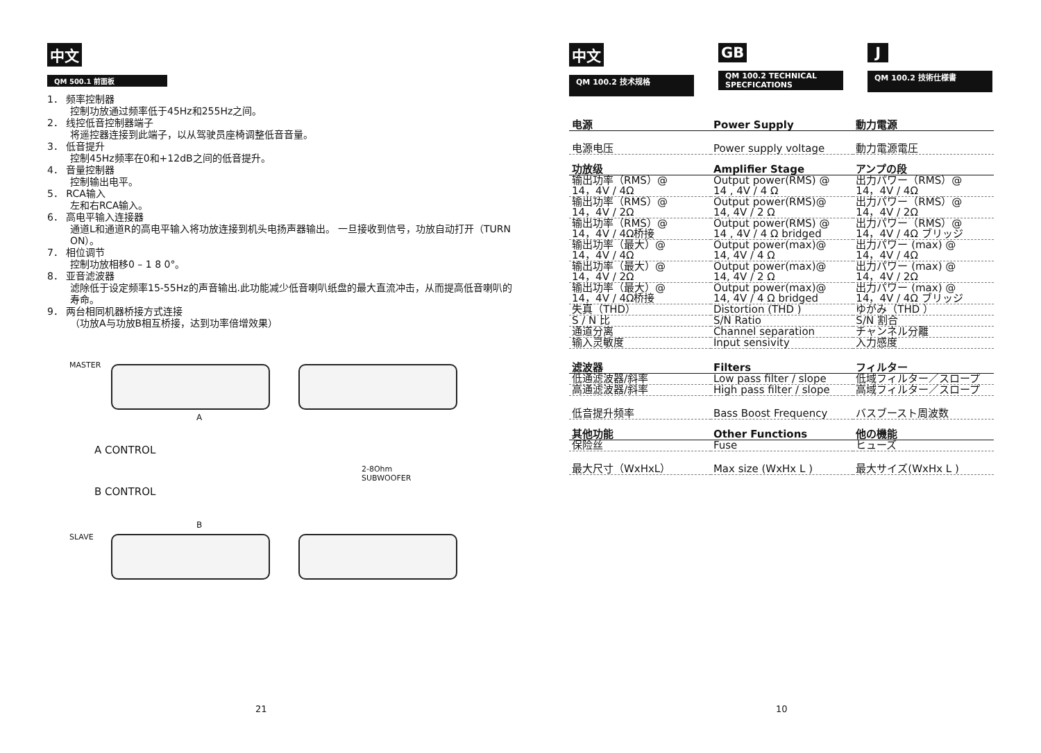中文
QM 500.1 前面板
1． 频率控制器
控制功放通过频率低于45Hz和255Hz之间。
2． 线控低音控制器端子
将遥控器连接到此端子，以从驾驶员座椅调整低音音量。
3． 低音提升
控制45Hz频率在0和+12dB之间的低音提升。
4． 音量控制器
控制输出电平。
5． RCA输入
左和右RCA输入。
6． 高电平输入连接器
通道L和通道R的高电平输入将功放连接到机头电扬声器输出。 一旦接收到信号，功放自动打开（TURN ON）。
7． 相位调节
控制功放相移0 – 1 8 0°。
8． 亚音滤波器
滤除低于设定频率15-55Hz的声音输出.此功能减少低音喇叭纸盘的最大直流冲击，从而提高低音喇叭的寿命。
9． 两台相同机器桥接方式连接
（功放A与功放B相互桥接，达到功率倍增效果）
MASTER
A
A CONTROL
B CONTROL
2-8Ohm
SUBWOOFER
B
SLAVE
21
中文
QM 100.2 技术规格
GB
QM 100.2 TECHNICAL SPECFICATIONS
J
QM 100.2 技術仕様書
| 电源 | Power Supply | 動力電源 |
| 电源电压 | Power supply voltage | 動力電源電圧 |
| 功放级 | Amplifier Stage | アンプの段 |
| 输出功率（RMS）@ 14，4V / 4Ω | Output power(RMS) @ 14 , 4V / 4 Ω | 出力パワー（RMS）@ 14，4V / 4Ω |
| 输出功率（RMS）@ 14，4V / 2Ω | Output power(RMS)@ 14, 4V / 2 Ω | 出力パワー（RMS）@ 14，4V / 2Ω |
| 输出功率（RMS）@ 14，4V / 4Ω桥接 | Output power(RMS) @ 14 , 4V / 4 Ω bridged | 出力パワー（RMS）@ 14，4V / 4Ω ブリッジ |
| 输出功率（最大）@ 14，4V / 4Ω | Output power(max)@ 14, 4V / 4 Ω | 出力パワー (max) @ 14，4V / 4Ω |
| 输出功率（最大）@ 14，4V / 2Ω | Output power(max)@ 14, 4V / 2 Ω | 出力パワー (max) @ 14，4V / 2Ω |
| 输出功率（最大）@ 14，4V / 4Ω桥接 | Output power(max)@ 14, 4V / 4 Ω bridged | 出力パワー (max) @ 14，4V / 4Ω ブリッジ |
| 失真（THD） | Distortion (THD ) | ゆがみ（THD ） |
| S / N 比 | S/N Ratio | S/N 割合 |
| 通道分离 | Channel separation | チャンネル分離 |
| 输入灵敏度 | Input sensivity | 入力感度 |
| 滤波器 | Filters | フィルター |
| 低通滤波器/斜率 | Low pass filter / slope | 低域フィルター／スロープ |
| 高通滤波器/斜率 | High pass filter / slope | 高域フィルター／スロープ |
| 低音提升频率 | Bass Boost Frequency | バスブースト周波数 |
| 其他功能 | Other Functions | 他の機能 |
| 保险丝 | Fuse | ヒューズ |
| 最大尺寸（WxHxL） | Max size (WxHx L ) | 最大サイズ(WxHx L ) |
10